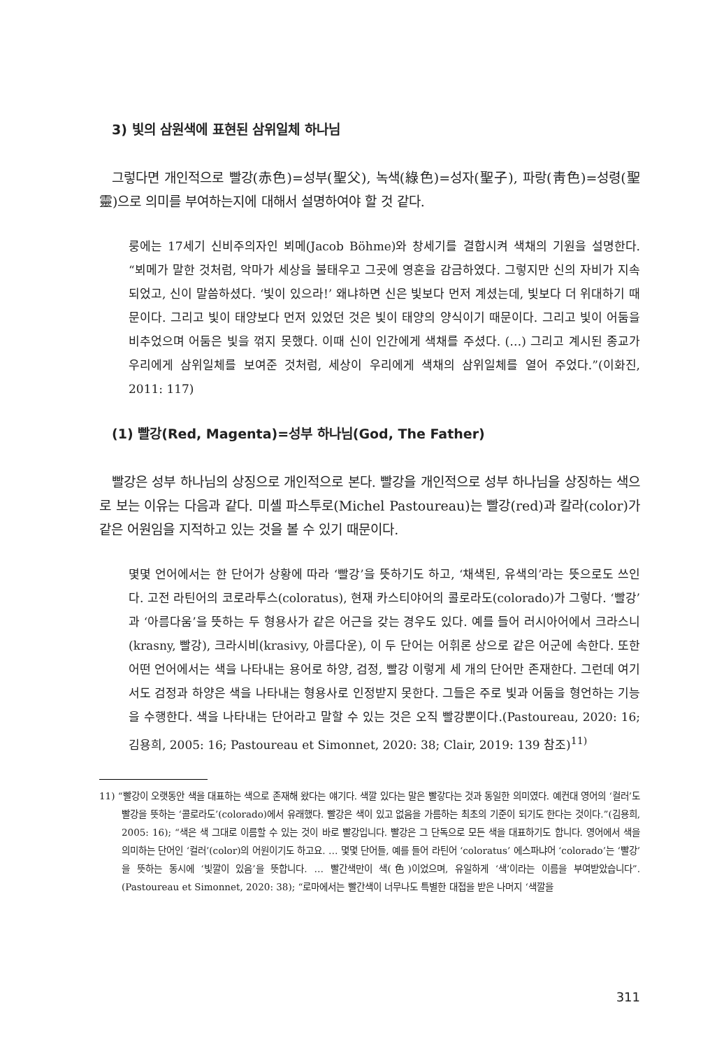3) 빛의 삼원색에 표현된 삼위일체 하나님
그렇다면 개인적으로 빨강(赤色)=성부(聖父), 녹색(綠色)=성자(聖子), 파랑(靑色)=성령(聖靈)으로 의미를 부여하는지에 대해서 설명하여야 할 것 같다.
룽에는 17세기 신비주의자인 뵈메(Jacob Böhme)와 창세기를 결합시켜 색채의 기원을 설명한다. “뵈메가 말한 것처럼, 악마가 세상을 불태우고 그곳에 영혼을 감금하였다. 그렇지만 신의 자비가 지속되었고, 신이 말씀하셨다. ‘빛이 있으라!’ 왜냐하면 신은 빛보다 먼저 계셨는데, 빛보다 더 위대하기 때문이다. 그리고 빛이 태양보다 먼저 있었던 것은 빛이 태양의 양식이기 때문이다. 그리고 빛이 어둠을 비추었으며 어둠은 빛을 꺾지 못했다. 이때 신이 인간에게 색채를 주셨다. (…) 그리고 계시된 종교가 우리에게 삼위일체를 보여준 것처럼, 세상이 우리에게 색채의 삼위일체를 열어 주었다.”(이화진, 2011: 117)
(1) 빨강(Red, Magenta)=성부 하나님(God, The Father)
빨강은 성부 하나님의 상징으로 개인적으로 본다. 빨강을 개인적으로 성부 하나님을 상징하는 색으로 보는 이유는 다음과 같다. 미셸 파스투로(Michel Pastoureau)는 빨강(red)과 칼라(color)가 같은 어원임을 지적하고 있는 것을 볼 수 있기 때문이다.
몇몇 언어에서는 한 단어가 상황에 따라 ‘빨강’을 뜻하기도 하고, ‘채색된, 유색의’라는 뜻으로도 쓰인다. 고전 라틴어의 코로라투스(coloratus), 현재 카스티야어의 콜로라도(colorado)가 그렇다. ‘빨강’과 ‘아름다움’을 뜻하는 두 형용사가 같은 어근을 갖는 경우도 있다. 예를 들어 러시아어에서 크라스니(krasny, 빨강), 크라시비(krasivy, 아름다운), 이 두 단어는 어휘론 상으로 같은 어군에 속한다. 또한 어떤 언어에서는 색을 나타내는 용어로 하양, 검정, 빨강 이렇게 세 개의 단어만 존재한다. 그런데 여기서도 검정과 하양은 색을 나타내는 형용사로 인정받지 못한다. 그들은 주로 빛과 어둠을 형언하는 기능을 수행한다. 색을 나타내는 단어라고 말할 수 있는 것은 오직 빨강뿐이다.(Pastoureau, 2020: 16; 김용희, 2005: 16; Pastoureau et Simonnet, 2020: 38; Clair, 2019: 139 참조)<sup>11)</sup>
11) “빨강이 오랫동안 색을 대표하는 색으로 존재해 왔다는 얘기다. 색깔 있다는 말은 빨갛다는 것과 동일한 의미였다. 예컨대 영어의 ‘컬러’도 빨강을 뜻하는 ‘콜로라도’(colorado)에서 유래했다. 빨강은 색이 있고 없음을 가름하는 최초의 기준이 되기도 한다는 것이다.”(김용희, 2005: 16); “색은 색 그대로 이름할 수 있는 것이 바로 빨강입니다. 빨강은 그 단독으로 모든 색을 대표하기도 합니다. 영어에서 색을 의미하는 단어인 ‘컬러’(color)의 어원이기도 하고요. … 몇몇 단어들, 예를 들어 라틴어 ‘coloratus’ 에스파냐어 ‘colorado’는 ‘빨강’을 뜻하는 동시에 ‘빛깔이 있음’을 뜻합니다. … 빨간색만이 색(色)이었으며, 유일하게 ‘색’이라는 이름을 부여받았습니다”.(Pastoureau et Simonnet, 2020: 38); “로마에서는 빨간색이 너무나도 특별한 대접을 받은 나머지 ‘색깔을
311